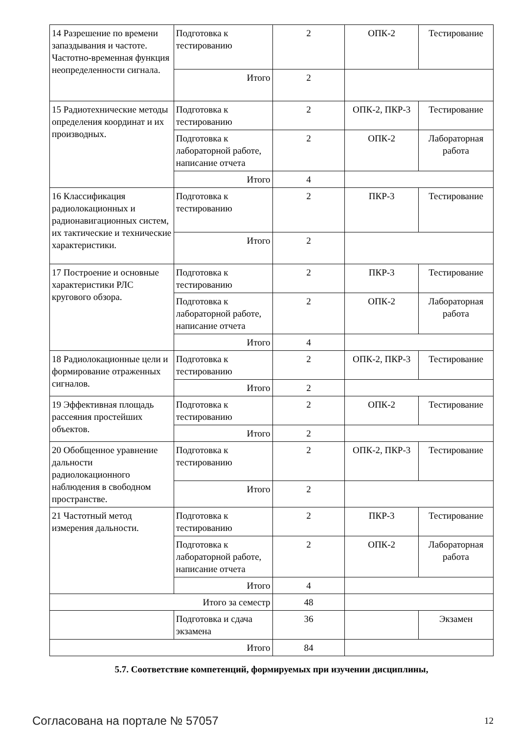| 14 Разрешение по времени запаздывания и частоте. Частотно-временная функция неопределенности сигнала. | Подготовка к тестированию | 2 | ОПК-2 | Тестирование |
| | Итого | 2 | | |
| 15 Радиотехнические методы определения координат и их производных. | Подготовка к тестированию | 2 | ОПК-2, ПКР-3 | Тестирование |
| | Подготовка к лабораторной работе, написание отчета | 2 | ОПК-2 | Лабораторная работа |
| | Итого | 4 | | |
| 16 Классификация радиолокационных и радионавигационных систем, их тактические и технические характеристики. | Подготовка к тестированию | 2 | ПКР-3 | Тестирование |
| | Итого | 2 | | |
| 17 Построение и основные характеристики РЛС кругового обзора. | Подготовка к тестированию | 2 | ПКР-3 | Тестирование |
| | Подготовка к лабораторной работе, написание отчета | 2 | ОПК-2 | Лабораторная работа |
| | Итого | 4 | | |
| 18 Радиолокационные цели и формирование отраженных сигналов. | Подготовка к тестированию | 2 | ОПК-2, ПКР-3 | Тестирование |
| | Итого | 2 | | |
| 19 Эффективная площадь рассеяния простейших объектов. | Подготовка к тестированию | 2 | ОПК-2 | Тестирование |
| | Итого | 2 | | |
| 20 Обобщенное уравнение дальности радиолокационного наблюдения в свободном пространстве. | Подготовка к тестированию | 2 | ОПК-2, ПКР-3 | Тестирование |
| | Итого | 2 | | |
| 21 Частотный метод измерения дальности. | Подготовка к тестированию | 2 | ПКР-3 | Тестирование |
| | Подготовка к лабораторной работе, написание отчета | 2 | ОПК-2 | Лабораторная работа |
| | Итого | 4 | | |
| Итого за семестр | | 48 | | |
| | Подготовка и сдача экзамена | 36 | | Экзамен |
| Итого | | 84 | | |
5.7. Соответствие компетенций, формируемых при изучении дисциплины,
Согласована на портале № 57057 12